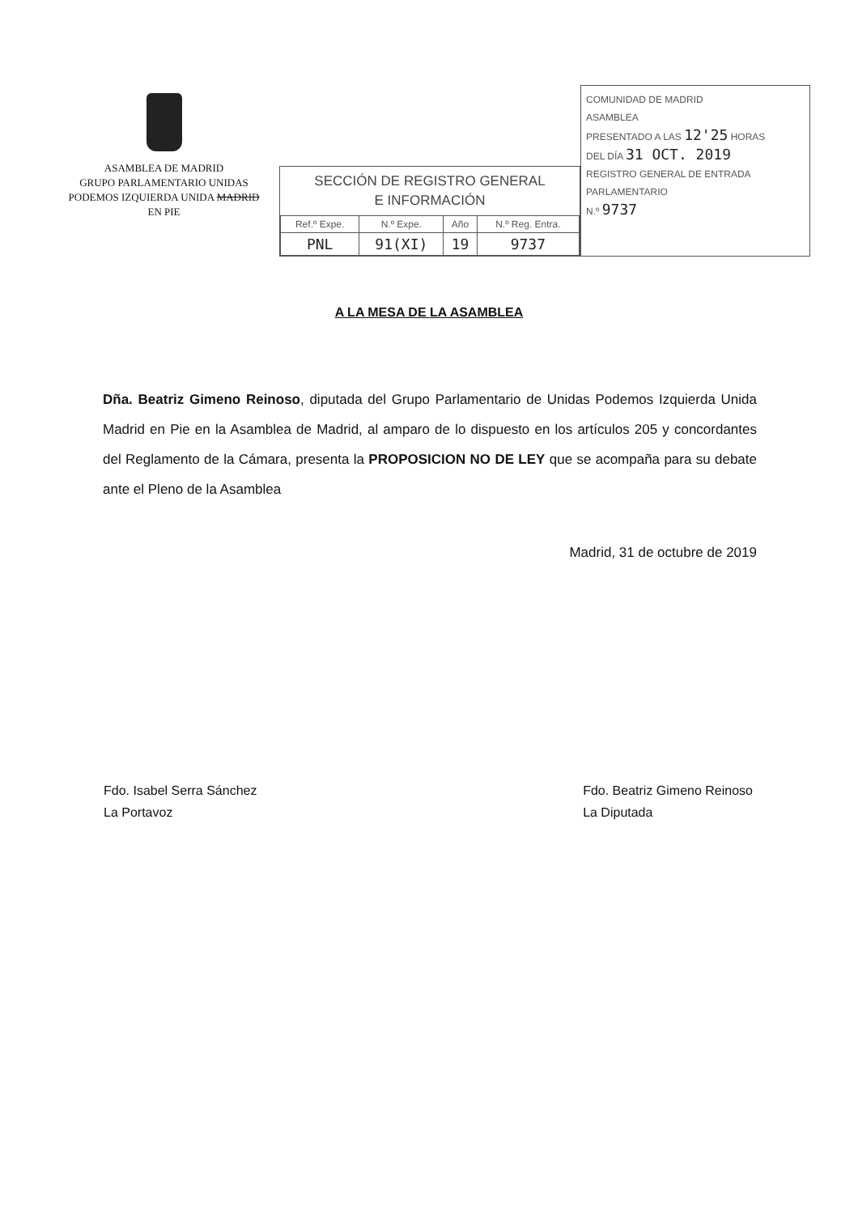ASAMBLEA DE MADRID
GRUPO PARLAMENTARIO UNIDAS
PODEMOS IZQUIERDA UNIDA MADRID
EN PIE
SECCIÓN DE REGISTRO GENERAL
E INFORMACIÓN
| Ref.º Expe. | N.º Expe. | Año | N.º Reg. Entra. |
| --- | --- | --- | --- |
| PNL | 91(XI) | 19 | 9737 |
COMUNIDAD DE MADRID
ASAMBLEA
PRESENTADO A LAS 12'25 HORAS
DEL DÍA 31 OCT. 2019
REGISTRO GENERAL DE ENTRADA PARLAMENTARIO
N.º 9737
A LA MESA DE LA ASAMBLEA
Dña. Beatriz Gimeno Reinoso, diputada del Grupo Parlamentario de Unidas Podemos Izquierda Unida Madrid en Pie en la Asamblea de Madrid, al amparo de lo dispuesto en los artículos 205 y concordantes del Reglamento de la Cámara, presenta la PROPOSICION NO DE LEY que se acompaña para su debate ante el Pleno de la Asamblea
Madrid, 31 de octubre de 2019
Fdo. Isabel Serra Sánchez
La Portavoz
Fdo. Beatriz Gimeno Reinoso
La Diputada